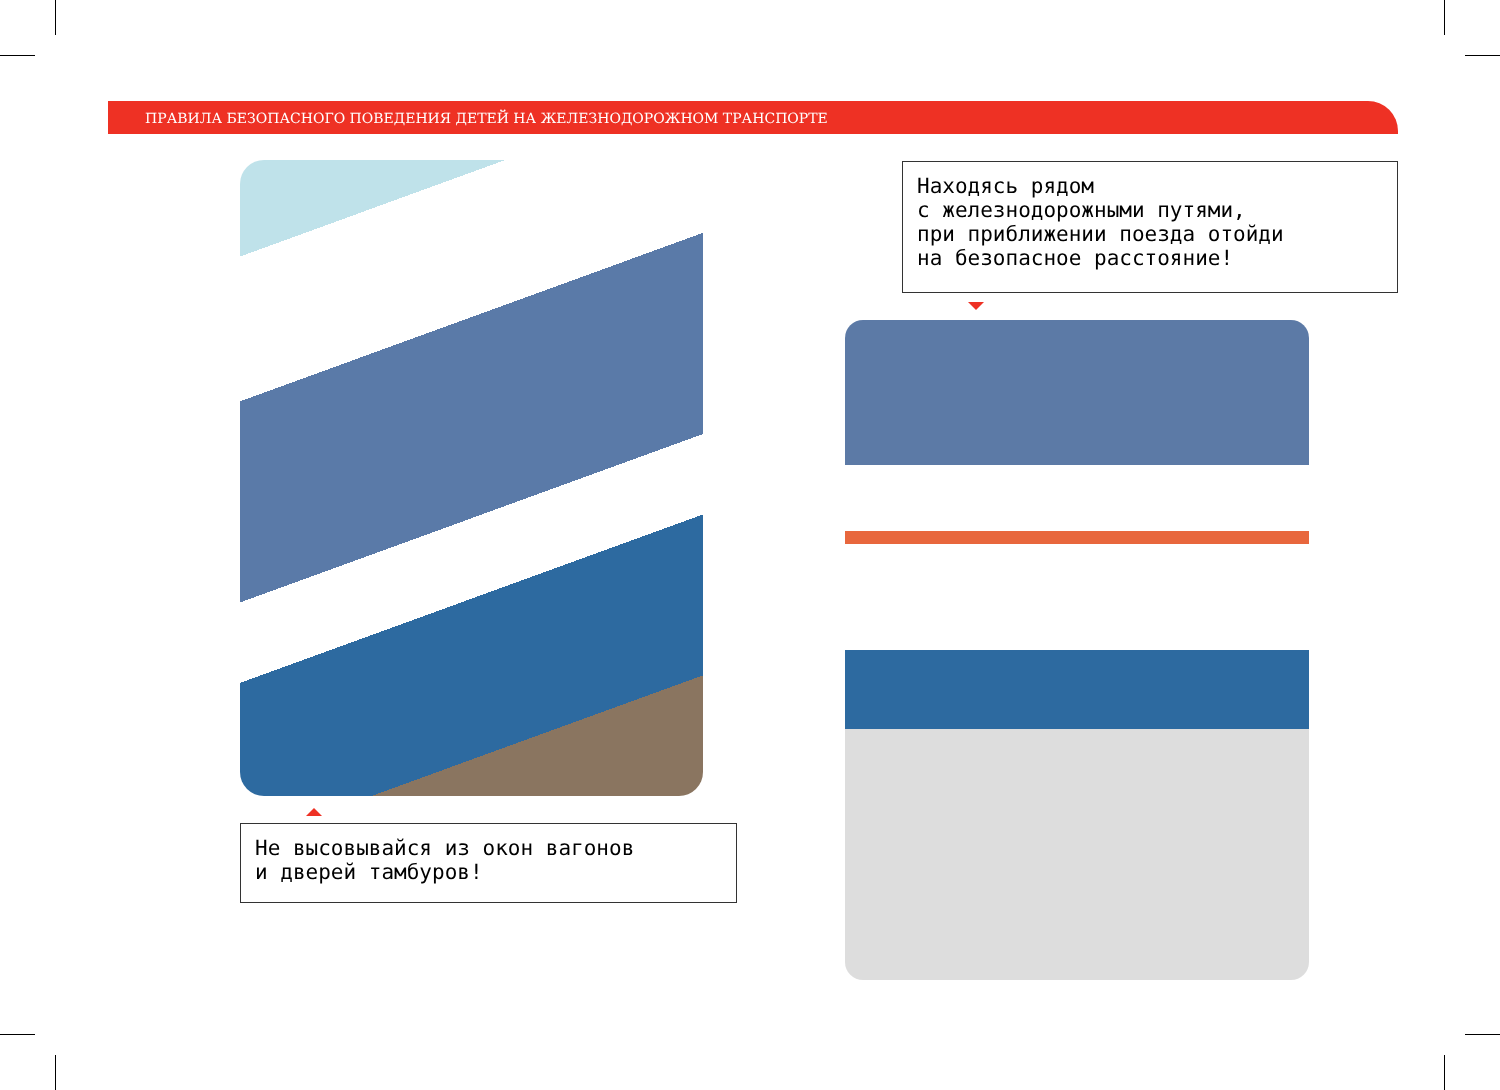ПРАВИЛА БЕЗОПАСНОГО ПОВЕДЕНИЯ ДЕТЕЙ НА ЖЕЛЕЗНОДОРОЖНОМ ТРАНСПОРТЕ
Находясь рядом
с железнодорожными путями,
при приближении поезда отойди
на безопасное расстояние!
Не высовывайся из окон вагонов
и дверей тамбуров!